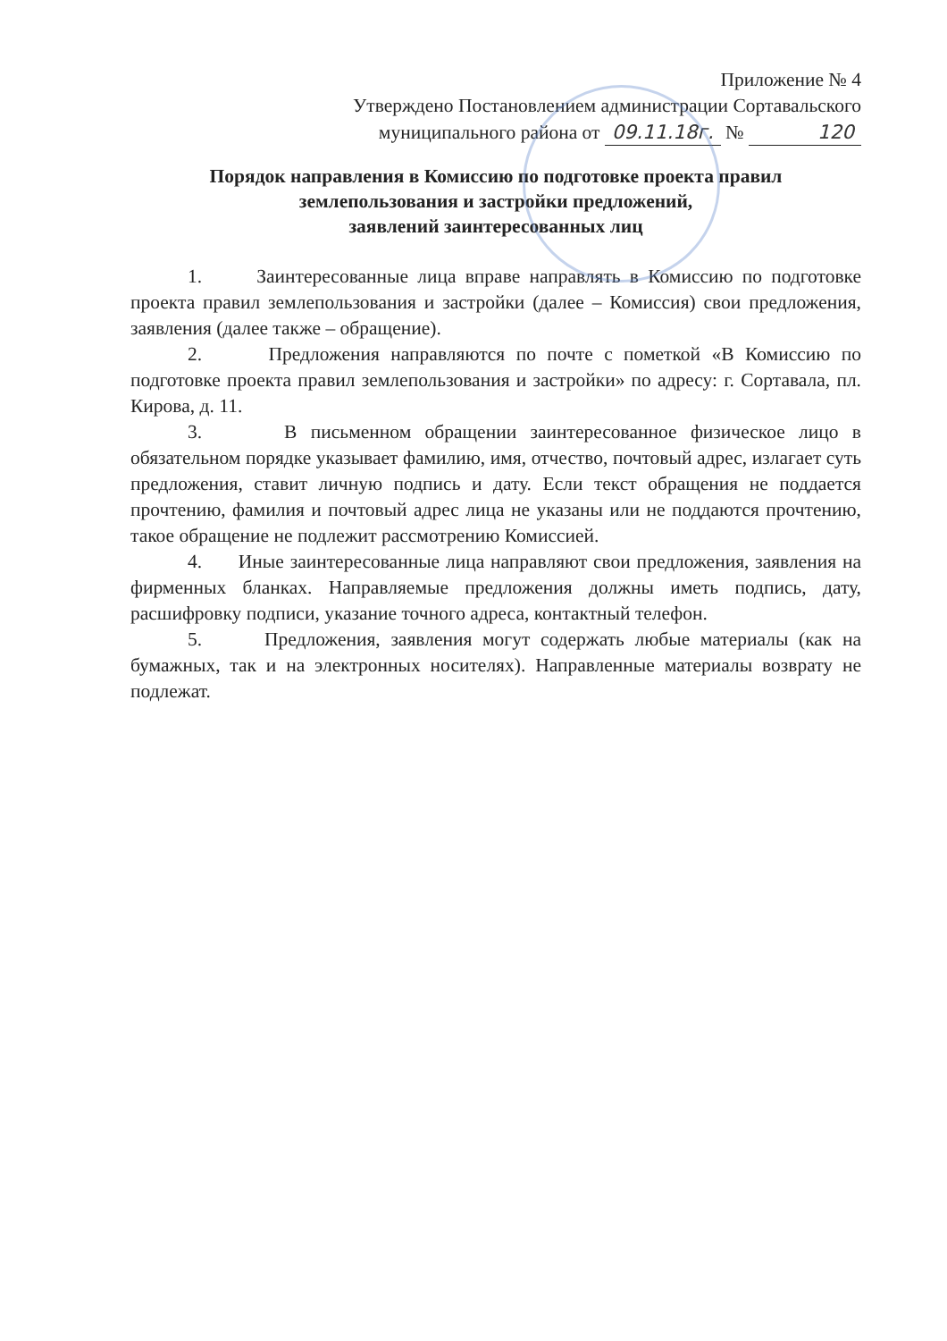Приложение № 4
Утверждено Постановлением администрации Сортавальского
муниципального района от 09.11.18г. № 120
Порядок направления в Комиссию по подготовке проекта правил землепользования и застройки предложений,
заявлений заинтересованных лиц
1. Заинтересованные лица вправе направлять в Комиссию по подготовке проекта правил землепользования и застройки (далее – Комиссия) свои предложения, заявления (далее также – обращение).
2. Предложения направляются по почте с пометкой «В Комиссию по подготовке проекта правил землепользования и застройки» по адресу: г. Сортавала, пл. Кирова, д. 11.
3. В письменном обращении заинтересованное физическое лицо в обязательном порядке указывает фамилию, имя, отчество, почтовый адрес, излагает суть предложения, ставит личную подпись и дату. Если текст обращения не поддается прочтению, фамилия и почтовый адрес лица не указаны или не поддаются прочтению, такое обращение не подлежит рассмотрению Комиссией.
4. Иные заинтересованные лица направляют свои предложения, заявления на фирменных бланках. Направляемые предложения должны иметь подпись, дату, расшифровку подписи, указание точного адреса, контактный телефон.
5. Предложения, заявления могут содержать любые материалы (как на бумажных, так и на электронных носителях). Направленные материалы возврату не подлежат.